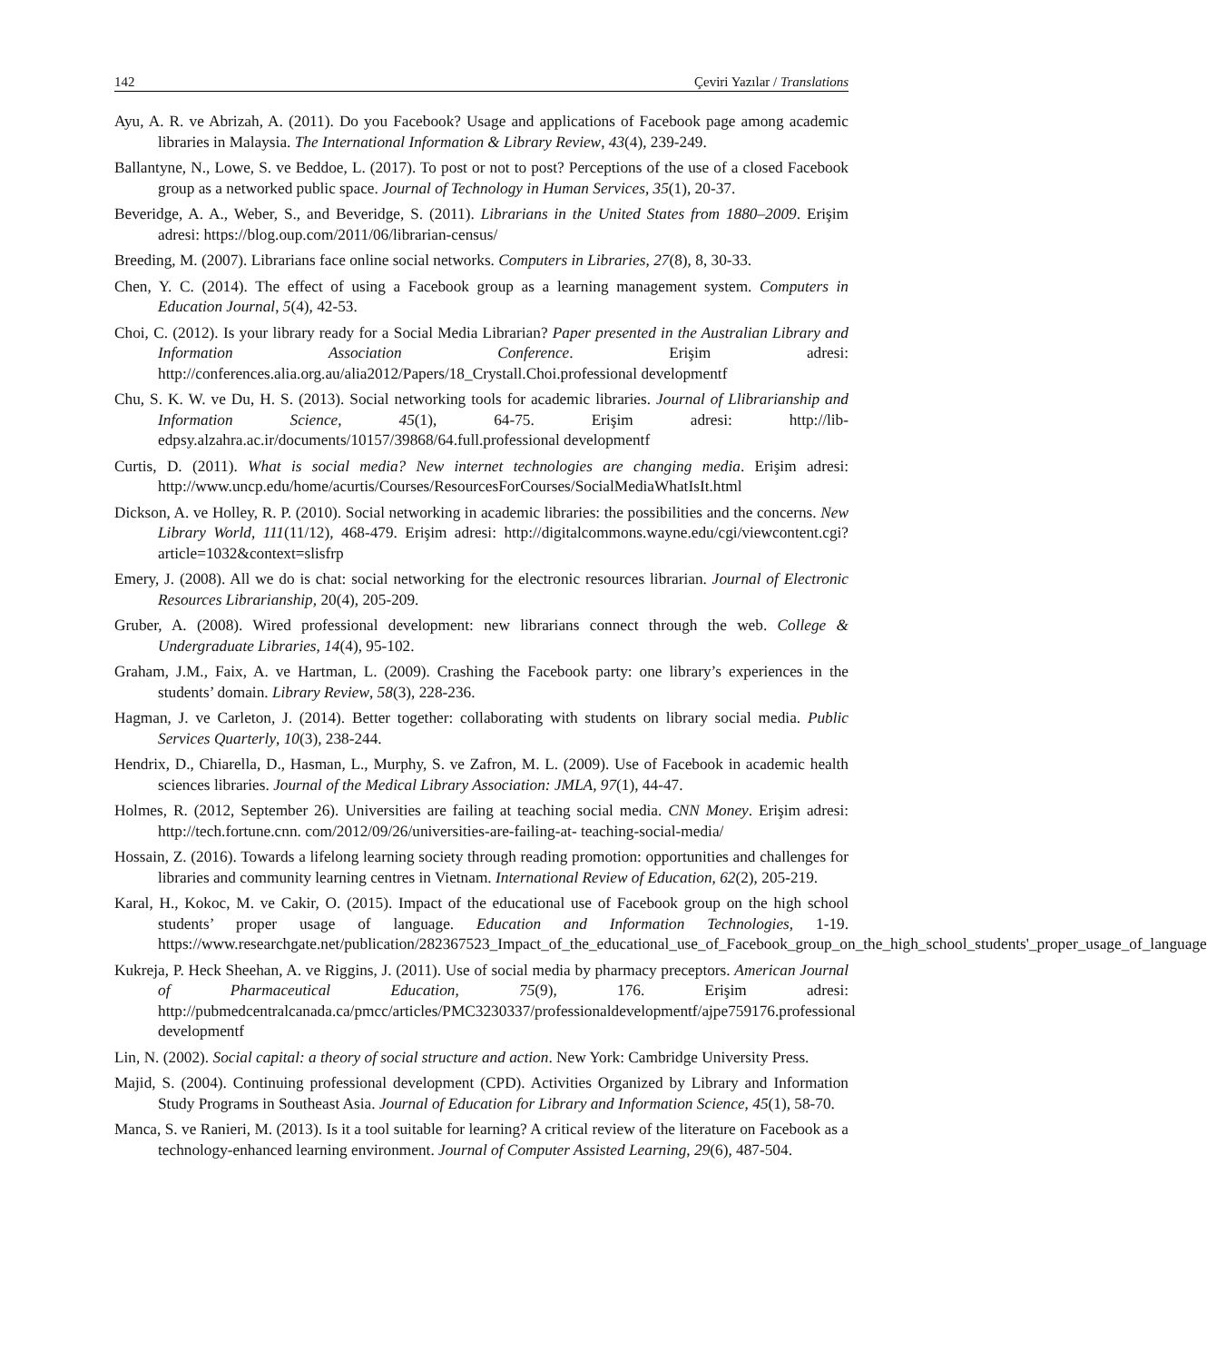142 Çeviri Yazılar / Translations
Ayu, A. R. ve Abrizah, A. (2011). Do you Facebook? Usage and applications of Facebook page among academic libraries in Malaysia. The International Information & Library Review, 43(4), 239-249.
Ballantyne, N., Lowe, S. ve Beddoe, L. (2017). To post or not to post? Perceptions of the use of a closed Facebook group as a networked public space. Journal of Technology in Human Services, 35(1), 20-37.
Beveridge, A. A., Weber, S., and Beveridge, S. (2011). Librarians in the United States from 1880–2009. Erişim adresi: https://blog.oup.com/2011/06/librarian-census/
Breeding, M. (2007). Librarians face online social networks. Computers in Libraries, 27(8), 8, 30-33.
Chen, Y. C. (2014). The effect of using a Facebook group as a learning management system. Computers in Education Journal, 5(4), 42-53.
Choi, C. (2012). Is your library ready for a Social Media Librarian? Paper presented in the Australian Library and Information Association Conference. Erişim adresi: http://conferences.alia.org.au/alia2012/Papers/18_Crystall.Choi.professional developmentf
Chu, S. K. W. ve Du, H. S. (2013). Social networking tools for academic libraries. Journal of Llibrarianship and Information Science, 45(1), 64-75. Erişim adresi: http://lib-edpsy.alzahra.ac.ir/documents/10157/39868/64.full.professional developmentf
Curtis, D. (2011). What is social media? New internet technologies are changing media. Erişim adresi: http://www.uncp.edu/home/acurtis/Courses/ResourcesForCourses/SocialMediaWhatIsIt.html
Dickson, A. ve Holley, R. P. (2010). Social networking in academic libraries: the possibilities and the concerns. New Library World, 111(11/12), 468-479. Erişim adresi: http://digitalcommons.wayne.edu/cgi/viewcontent.cgi?article=1032&context=slisfrp
Emery, J. (2008). All we do is chat: social networking for the electronic resources librarian. Journal of Electronic Resources Librarianship, 20(4), 205-209.
Gruber, A. (2008). Wired professional development: new librarians connect through the web. College & Undergraduate Libraries, 14(4), 95-102.
Graham, J.M., Faix, A. ve Hartman, L. (2009). Crashing the Facebook party: one library’s experiences in the students’ domain. Library Review, 58(3), 228-236.
Hagman, J. ve Carleton, J. (2014). Better together: collaborating with students on library social media. Public Services Quarterly, 10(3), 238-244.
Hendrix, D., Chiarella, D., Hasman, L., Murphy, S. ve Zafron, M. L. (2009). Use of Facebook in academic health sciences libraries. Journal of the Medical Library Association: JMLA, 97(1), 44-47.
Holmes, R. (2012, September 26). Universities are failing at teaching social media. CNN Money. Erişim adresi: http://tech.fortune.cnn. com/2012/09/26/universities-are-failing-at- teaching-social-media/
Hossain, Z. (2016). Towards a lifelong learning society through reading promotion: opportunities and challenges for libraries and community learning centres in Vietnam. International Review of Education, 62(2), 205-219.
Karal, H., Kokoc, M. ve Cakir, O. (2015). Impact of the educational use of Facebook group on the high school students’ proper usage of language. Education and Information Technologies, 1-19. https://www.researchgate.net/publication/282367523_Impact_of_the_educational_use_of_Facebook_group_on_the_high_school_students'_proper_usage_of_language
Kukreja, P. Heck Sheehan, A. ve Riggins, J. (2011). Use of social media by pharmacy preceptors. American Journal of Pharmaceutical Education, 75(9), 176. Erişim adresi: http://pubmedcentralcanada.ca/pmcc/articles/PMC3230337/professionaldevelopmentf/ajpe759176.professional developmentf
Lin, N. (2002). Social capital: a theory of social structure and action. New York: Cambridge University Press.
Majid, S. (2004). Continuing professional development (CPD). Activities Organized by Library and Information Study Programs in Southeast Asia. Journal of Education for Library and Information Science, 45(1), 58-70.
Manca, S. ve Ranieri, M. (2013). Is it a tool suitable for learning? A critical review of the literature on Facebook as a technology-enhanced learning environment. Journal of Computer Assisted Learning, 29(6), 487-504.